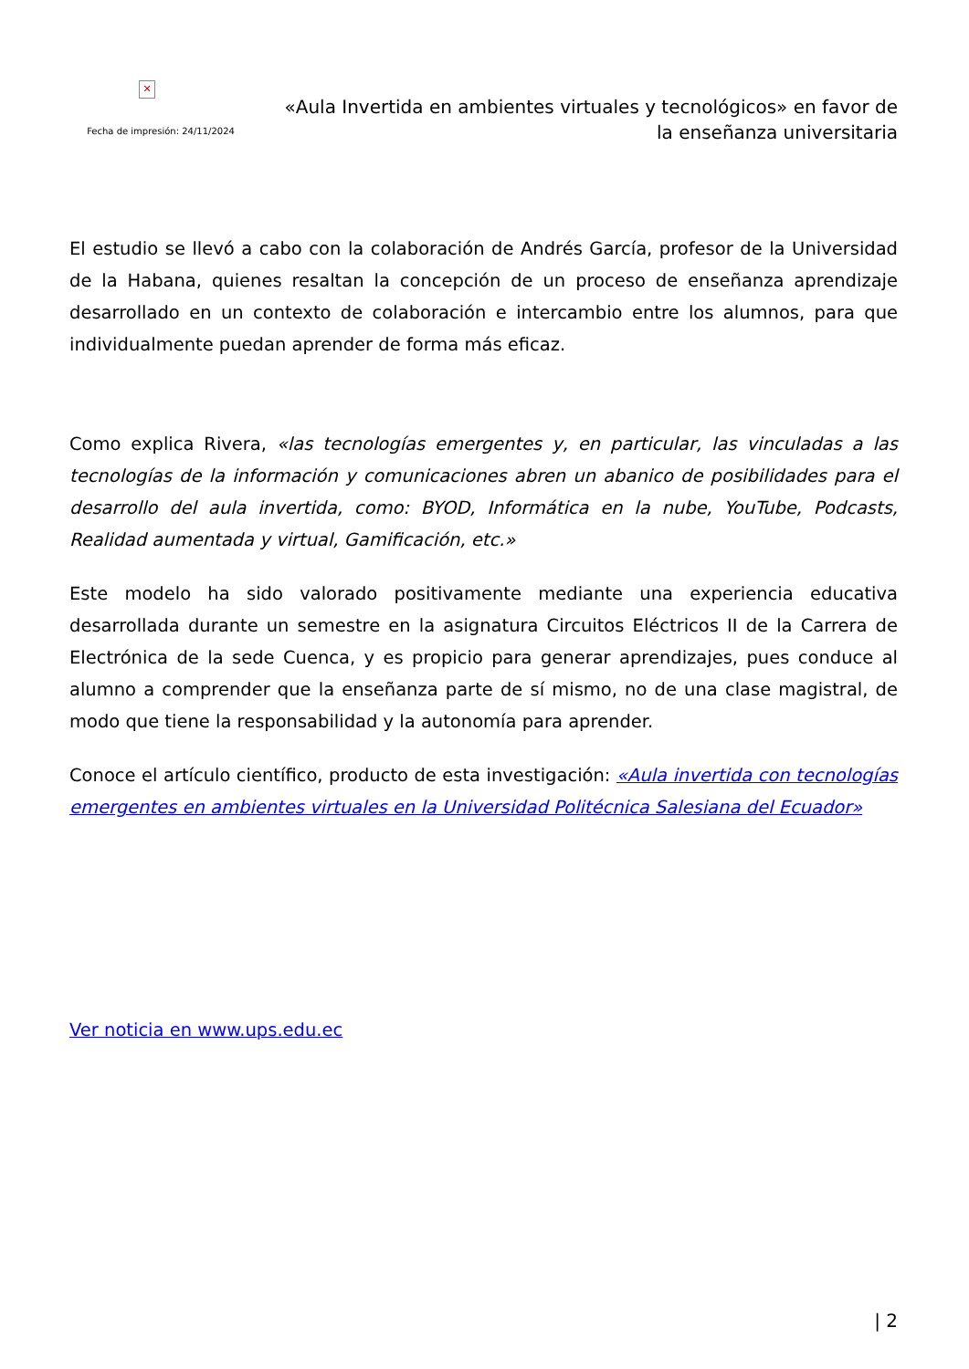✕
Fecha de impresión: 24/11/2024
«Aula Invertida en ambientes virtuales y tecnológicos» en favor de la enseñanza universitaria
El estudio se llevó a cabo con la colaboración de Andrés García, profesor de la Universidad de la Habana, quienes resaltan la concepción de un proceso de enseñanza aprendizaje desarrollado en un contexto de colaboración e intercambio entre los alumnos, para que individualmente puedan aprender de forma más eficaz.
Como explica Rivera, «las tecnologías emergentes y, en particular, las vinculadas a las tecnologías de la información y comunicaciones abren un abanico de posibilidades para el desarrollo del aula invertida, como: BYOD, Informática en la nube, YouTube, Podcasts, Realidad aumentada y virtual, Gamificación, etc.»
Este modelo ha sido valorado positivamente mediante una experiencia educativa desarrollada durante un semestre en la asignatura Circuitos Eléctricos II de la Carrera de Electrónica de la sede Cuenca, y es propicio para generar aprendizajes, pues conduce al alumno a comprender que la enseñanza parte de sí mismo, no de una clase magistral, de modo que tiene la responsabilidad y la autonomía para aprender.
Conoce el artículo científico, producto de esta investigación: «Aula invertida con tecnologías emergentes en ambientes virtuales en la Universidad Politécnica Salesiana del Ecuador»
Ver noticia en www.ups.edu.ec
| 2